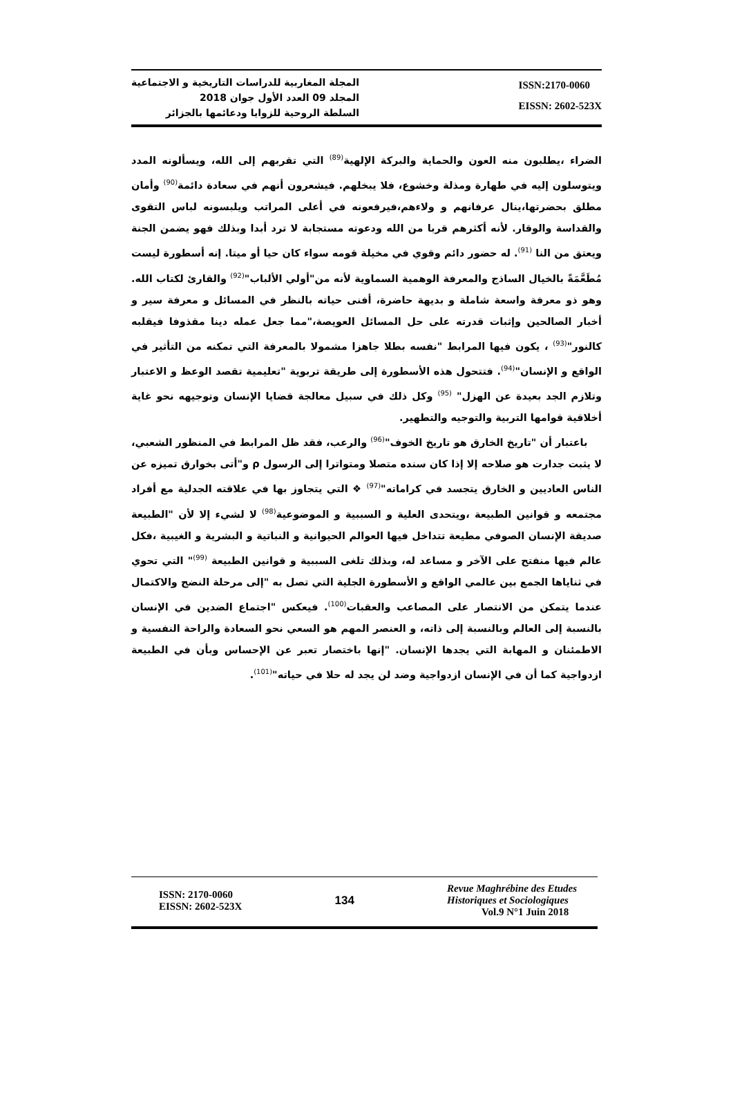المجلة المغاربية للدراسات التاريخية و الاجتماعية
المجلد 09 العدد الأول جوان 2018
السلطة الروحية للزوايا ودعائمها بالجزائر
ISSN:2170-0060
EISSN: 2602-523X
الضراء ،يطلبون منه العون والحماية والبركة الإلهية<sup>(89)</sup> التي تقربهم إلى الله، ويسألونه المدد ويتوسلون إليه في طهارة ومذلة وخشوع، فلا يبخلهم. فيشعرون أنهم في سعادة دائمة<sup>(90)</sup> وأمان مطلق بحضرتها،ينال عرفانهم و ولاءهم،فيرفعونه في أعلى المراتب ويلبسونه لباس التقوى والقداسة والوقار. لأنه أكثرهم قربا من الله ودعوته مستجابة لا ترد أبدا وبذلك فهو يضمن الجنة ويعتق من النا <sup>(91)</sup>. له حضور دائم وقوي في مخيلة قومه سواء كان حيا أو ميتا. إنه أسطورة ليست مُطَعَّمَةً بالخيال الساذج والمعرفة الوهمية السماوية لأنه من"أولي الألباب"<sup>(92)</sup> والقارئ لكتاب الله. وهو ذو معرفة واسعة شاملة و بديهة حاضرة، أفنى حياته بالنظر في المسائل و معرفة سير و أخبار الصالحين وإثبات قدرته على حل المسائل العويصة،"مما جعل عمله دينا مقذوفا فيقلبه كالنور"<sup>(93)</sup> ، يكون فيها المرابط "نفسه بطلا جاهزا مشمولا بالمعرفة التي تمكنه من التأثير في الواقع و الإنسان"<sup>(94)</sup>. فتتحول هذه الأسطورة إلى طريقة تربوية "تعليمية تقصد الوعظ و الاعتبار وتلازم الجد بعيدة عن الهزل" <sup>(95)</sup> وكل ذلك في سبيل معالجة قضايا الإنسان وتوجيهه نحو غاية أخلاقية قوامها التربية والتوجيه والتطهير.
باعتبار أن "تاريخ الخارق هو تاريخ الخوف"<sup>(96)</sup> والرعب، فقد ظل المرابط في المنظور الشعبي، لا يثبت جدارت هو صلاحه إلا إذا كان سنده متصلا ومتواترا إلى الرسول ρ و"أتى بخوارق تميزه عن الناس العاديين و الخارق يتجسد في كراماته"<sup>(97)</sup> ❖ التي يتجاوز بها في علاقته الجدلية مع أفراد مجتمعه و قوانين الطبيعة ،ويتحدى العلية و السببية و الموضوعية<sup>(98)</sup> لا لشيء إلا لأن "الطبيعة صديقة الإنسان الصوفي مطيعة تتداخل فيها العوالم الحيوانية و النباتية و البشرية و الغيبية ،فكل عالم فيها منفتح على الآخر و مساعد له، وبذلك تلغى السببية و قوانين الطبيعة <sup>(99)</sup>" التي تحوي في ثناياها الجمع بين عالمي الواقع و الأسطورة الجلية التي تصل به "إلى مرحلة النضج والاكتمال عندما يتمكن من الانتصار على المصاعب والعقبات<sup>(100)</sup>. فيعكس "اجتماع الضدين في الإنسان بالنسبة إلى العالم وبالنسبة إلى ذاته، و العنصر المهم هو السعي نحو السعادة والراحة النفسية و الاطمئنان و المهابة التي يجدها الإنسان. "إنها باختصار تعبر عن الإحساس وبأن في الطبيعة ازدواجية كما أن في الإنسان ازدواجية وضد لن يجد له حلا في حياته"<sup>(101)</sup>.
ISSN: 2170-0060
EISSN: 2602-523X
134
Revue Maghrébine des Etudes
Historiques et Sociologiques
Vol.9 N°1 Juin 2018